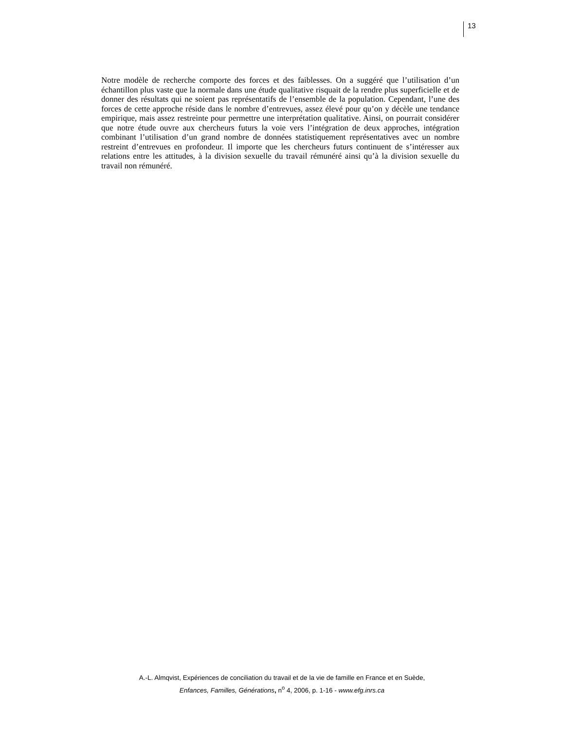13
Notre modèle de recherche comporte des forces et des faiblesses. On a suggéré que l’utilisation d’un échantillon plus vaste que la normale dans une étude qualitative risquait de la rendre plus superficielle et de donner des résultats qui ne soient pas représentatifs de l’ensemble de la population. Cependant, l’une des forces de cette approche réside dans le nombre d’entrevues, assez élevé pour qu’on y décèle une tendance empirique, mais assez restreinte pour permettre une interprétation qualitative. Ainsi, on pourrait considérer que notre étude ouvre aux chercheurs futurs la voie vers l’intégration de deux approches, intégration combinant l’utilisation d’un grand nombre de données statistiquement représentatives avec un nombre restreint d’entrevues en profondeur. Il importe que les chercheurs futurs continuent de s’intéresser aux relations entre les attitudes, à la division sexuelle du travail rémunéré ainsi qu’à la division sexuelle du travail non rémunéré.
A.-L. Almqvist, Expériences de conciliation du travail et de la vie de famille en France et en Suède,
Enfances, Familles, Générations, n<sup>o</sup> 4, 2006, p. 1-16 - www.efg.inrs.ca